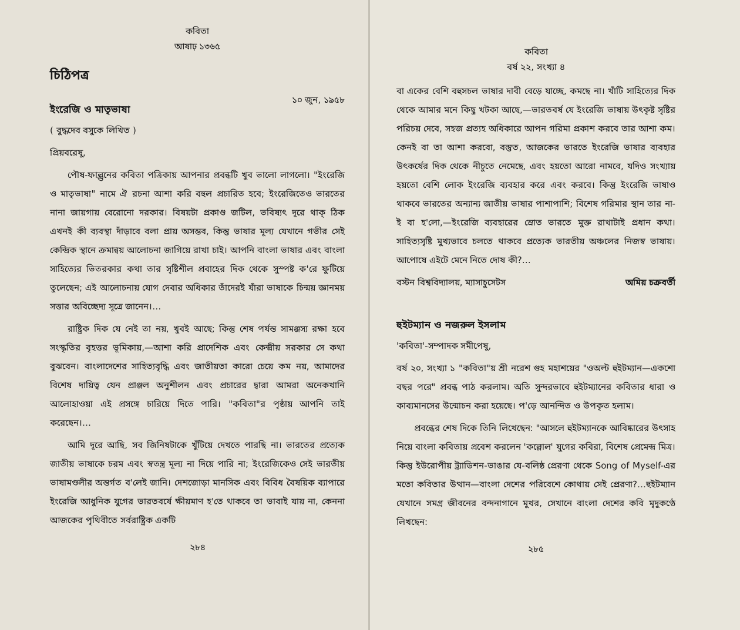কবিতা
আষাঢ় ১৩৬৫
চিঠিপত্র
ইংরেজি ও মাতৃভাষা
১০ জুন, ১৯৫৮
( বুদ্ধদেব বসুকে লিখিত )
প্রিয়বরেষু,
পৌষ-ফাল্গুনের কবিতা পত্রিকায় আপনার প্রবন্ধটি খুব ভালো লাগলো। "ইংরেজি ও মাতৃভাষা" নামে ঐ রচনা আশা করি বহুল প্রচারিত হবে; ইংরেজিতেও ভারতের নানা জায়গায় বেরোনো দরকার। বিষয়টা প্রকাণ্ড জটিল, ভবিষ্যৎ দূরে থাক্‌ ঠিক এখনই কী ব্যবস্থা দাঁড়াবে বলা প্রায় অসম্ভব, কিন্তু ভাষার মূল্য যেখানে গভীর সেই কেন্দ্রিক স্থানে ক্রমান্বয় আলোচনা জাগিয়ে রাখা চাই। আপনি বাংলা ভাষার এবং বাংলা সাহিত্যের ভিতরকার কথা তার সৃষ্টিশীল প্রবাহের দিক থেকে সুস্পষ্ট ক'রে ফুটিয়ে তুলেছেন; এই আলোচনায় যোগ দেবার অধিকার তাঁদেরই যাঁরা ভাষাকে চিন্ময় জ্ঞানময় সত্তার অবিচ্ছেদ্য সূত্রে জানেন।…
রাষ্ট্রিক দিক যে নেই তা নয়, খুবই আছে; কিন্তু শেষ পর্যন্ত সামঞ্জস্য রক্ষা হবে সংস্কৃতির বৃহত্তর ভূমিকায়,—আশা করি প্রাদেশিক এবং কেন্দ্রীয় সরকার সে কথা বুঝবেন। বাংলাদেশের সাহিত্যবৃদ্ধি এবং জাতীয়তা কারো চেয়ে কম নয়, আমাদের বিশেষ দায়িত্ব যেন প্রাঞ্জল অনুশীলন এবং প্রচারের দ্বারা আমরা অনেকখানি আলোহাওয়া এই প্রসঙ্গে চারিয়ে দিতে পারি। "কবিতা"র পৃষ্ঠায় আপনি তাই করেছেন।…
আমি দূরে আছি, সব জিনিষটাকে খুঁটিয়ে দেখতে পারছি না। ভারতের প্রত্যেক জাতীয় ভাষাকে চরম এবং স্বতন্ত্র মূল্য না দিয়ে পারি না; ইংরেজিকেও সেই ভারতীয় ভাষামণ্ডলীর অন্তর্গত ব'লেই জানি। দেশজোড়া মানসিক এবং বিবিধ বৈষয়িক ব্যাপারে ইংরেজি আধুনিক যুগের ভারতবর্ষে ক্ষীয়মাণ হ'তে থাকবে তা ভাবাই যায় না, কেননা আজকের পৃথিবীতে সর্বরাষ্ট্রিক একটি
২৮৪
কবিতা
বর্ষ ২২, সংখ্যা ৪
বা একের বেশি বহুসচল ভাষার দাবী বেড়ে যাচ্ছে, কমছে না। খাঁটি সাহিত্যের দিক থেকে আমার মনে কিছু খটকা আছে,—ভারতবর্ষ যে ইংরেজি ভাষায় উৎকৃষ্ট সৃষ্টির পরিচয় দেবে, সহজ প্রত্যহ অধিকারে আপন গরিমা প্রকাশ করবে তার আশা কম। কেনই বা তা আশা করবো, বস্তুত, আজকের ভারতে ইংরেজি ভাষার ব্যবহার উৎকর্ষের দিক থেকে নীচুতে নেমেছে, এবং হয়তো আরো নামবে, যদিও সংখ্যায় হয়তো বেশি লোক ইংরেজি ব্যবহার করে এবং করবে। কিন্তু ইংরেজি ভাষাও থাকবে ভারতের অন্যান্য জাতীয় ভাষার পাশাপাশি; বিশেষ গরিমার স্থান তার না-ই বা হ'লো,—ইংরেজি ব্যবহারের স্রোত ভারতে মুক্ত রাখাটাই প্রধান কথা। সাহিত্যসৃষ্টি মুখ্যভাবে চলতে থাকবে প্রত্যেক ভারতীয় অঞ্চলের নিজস্ব ভাষায়। আপোষে এইটে মেনে নিতে দোষ কী?…
বস্টন বিশ্ববিদ্যালয়, ম্যাসাচুসেটস অমিয় চক্রবর্তী
হুইটম্যান ও নজরুল ইসলাম
'কবিতা'-সম্পাদক সমীপেষু,
বর্ষ ২০, সংখ্যা ১ "কবিতা"য় শ্রী নরেশ গুহ মহাশয়ের "ওঅল্ট হুইটম্যান—একশো বছর পরে" প্রবন্ধ পাঠ করলাম। অতি সুন্দরভাবে হুইটম্যানের কবিতার ধারা ও কাব্যমানসের উন্মোচন করা হয়েছে। প'ড়ে আনন্দিত ও উপকৃত হলাম।
প্রবন্ধের শেষ দিকে তিনি লিখেছেন: "আসলে হুইটম্যানকে আবিষ্কারের উৎসাহ নিয়ে বাংলা কবিতায় প্রবেশ করলেন 'কল্লোল' যুগের কবিরা, বিশেষ প্রেমেন্দ্র মিত্র। কিন্তু ইউরোপীয় ট্র্যাডিশন-ভাঙার যে-বলিষ্ঠ প্রেরণা থেকে Song of Myself-এর মতো কবিতার উত্থান—বাংলা দেশের পরিবেশে কোথায় সেই প্রেরণা?…হুইটম্যান যেখানে সমগ্র জীবনের বন্দনাগানে মুখর, সেখানে বাংলা দেশের কবি মৃদুকণ্ঠে লিখছেন:
২৮৫